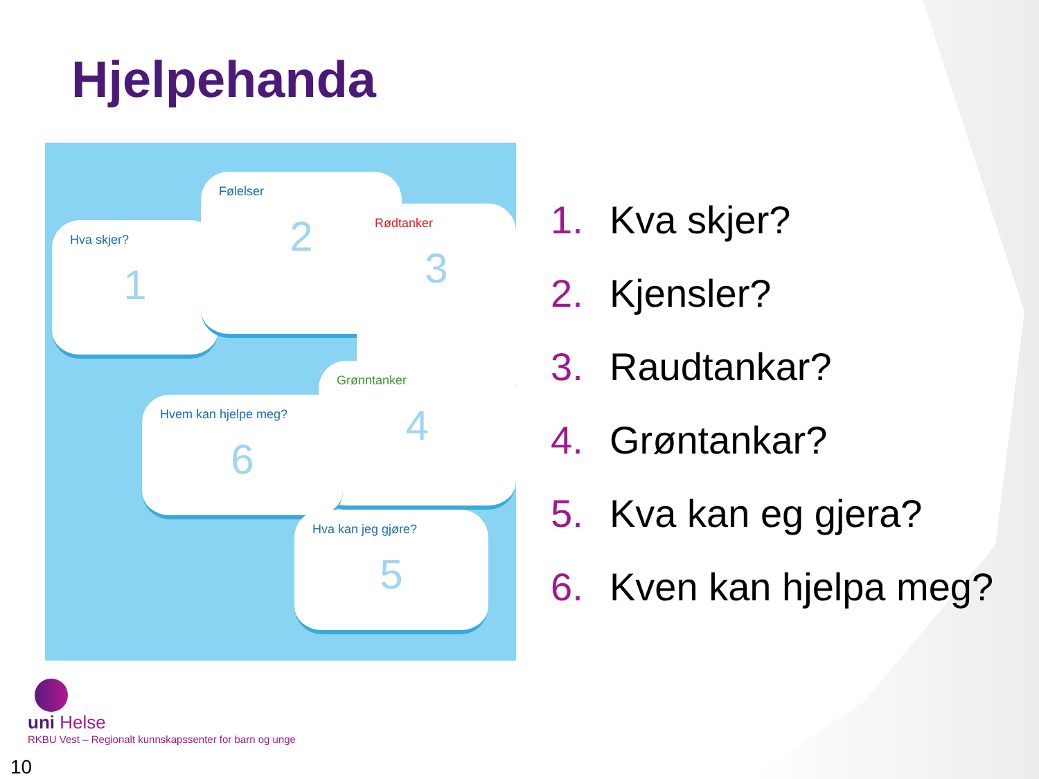Hjelpehanda
Hva skjer?
1
Følelser
2
Rødtanker
3
Grønntanker
4
Hvem kan hjelpe meg?
6
Hva kan jeg gjøre?
5
1. Kva skjer?
2. Kjensler?
3. Raudtankar?
4. Grøntankar?
5. Kva kan eg gjera?
6. Kven kan hjelpa meg?
uni Helse
RKBU Vest – Regionalt kunnskapssenter for barn og unge
10